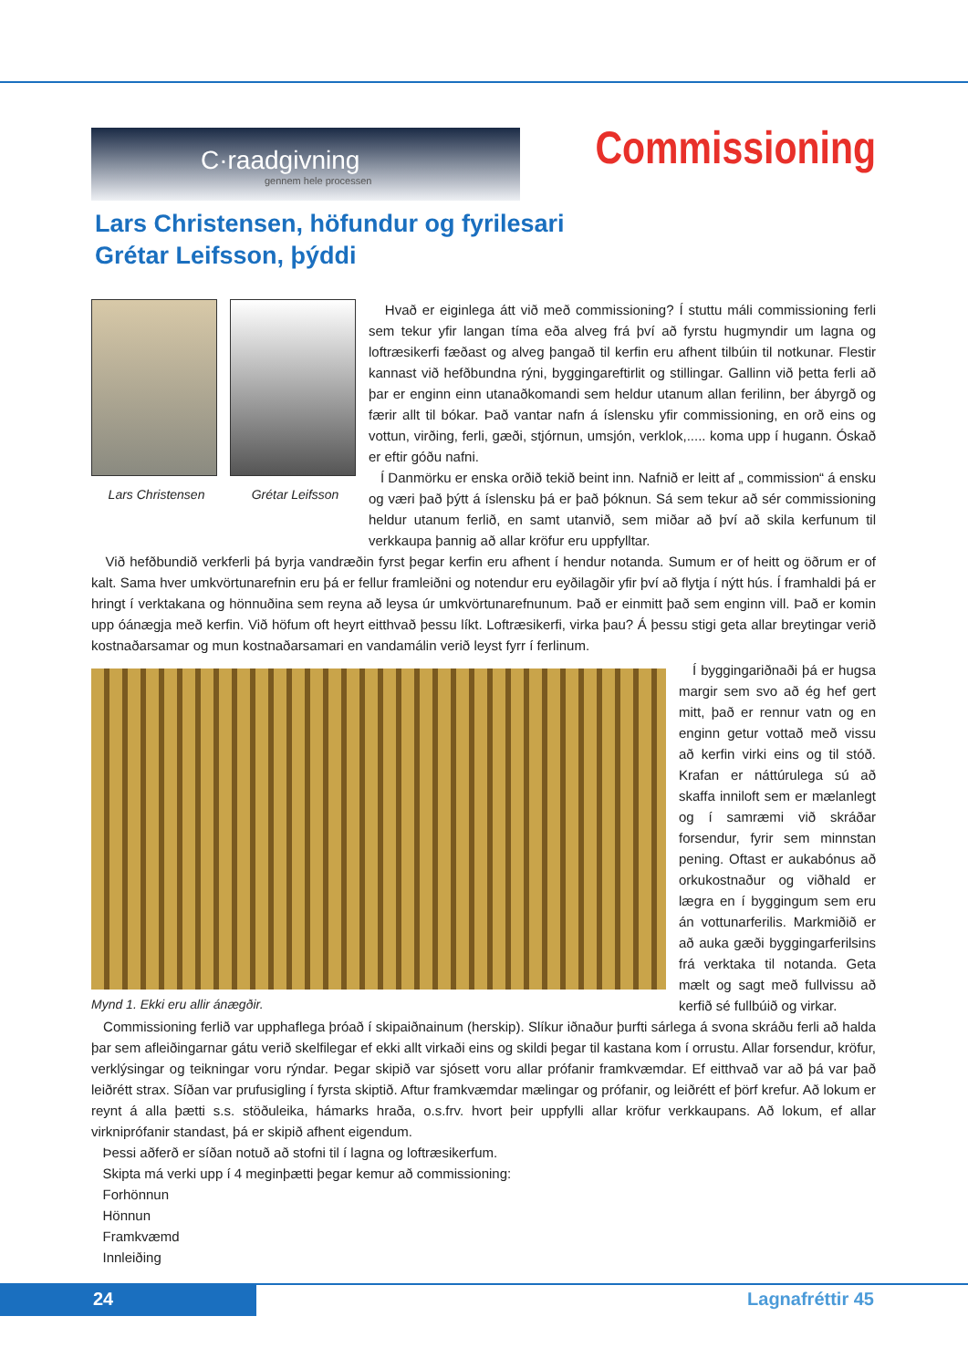C·raadgivning
gennem hele processen
Commissioning
Lars Christensen, höfundur og fyrilesari
Grétar Leifsson, þýddi
Lars Christensen Grétar Leifsson
Hvað er eiginlega átt við með commissioning? Í stuttu máli commissioning ferli sem tekur yfir langan tíma eða alveg frá því að fyrstu hugmyndir um lagna og loftræsikerfi fæðast og alveg þangað til kerfin eru afhent tilbúin til notkunar. Flestir kannast við hefðbundna rýni, byggingareftirlit og stillingar. Gallinn við þetta ferli að þar er enginn einn utanaðkomandi sem heldur utanum allan ferilinn, ber ábyrgð og færir allt til bókar. Það vantar nafn á íslensku yfir commissioning, en orð eins og vottun, virðing, ferli, gæði, stjórnun, umsjón, verklok,..... koma upp í hugann. Óskað er eftir góðu nafni.
Í Danmörku er enska orðið tekið beint inn. Nafnið er leitt af „ commission“ á ensku og væri það þýtt á íslensku þá er það þóknun. Sá sem tekur að sér commissioning heldur utanum ferlið, en samt utanvið, sem miðar að því að skila kerfunum til verkkaupa þannig að allar kröfur eru uppfylltar.
Við hefðbundið verkferli þá byrja vandræðin fyrst þegar kerfin eru afhent í hendur notanda. Sumum er of heitt og öðrum er of kalt. Sama hver umkvörtunarefnin eru þá er fellur framleiðni og notendur eru eyðilagðir yfir því að flytja í nýtt hús. Í framhaldi þá er hringt í verktakana og hönnuðina sem reyna að leysa úr umkvörtunarefnunum. Það er einmitt það sem enginn vill. Það er komin upp óánægja með kerfin. Við höfum oft heyrt eitthvað þessu líkt. Loftræsikerfi, virka þau? Á þessu stigi geta allar breytingar verið kostnaðarsamar og mun kostnaðarsamari en vandamálin verið leyst fyrr í ferlinum.
Mynd 1. Ekki eru allir ánægðir.
Í byggingariðnaði þá er hugsa margir sem svo að ég hef gert mitt, það er rennur vatn og en enginn getur vottað með vissu að kerfin virki eins og til stóð. Krafan er náttúrulega sú að skaffa inniloft sem er mælanlegt og í samræmi við skráðar forsendur, fyrir sem minnstan pening. Oftast er aukabónus að orkukostnaður og viðhald er lægra en í byggingum sem eru án vottunarferilis. Markmiðið er að auka gæði byggingarferilsins frá verktaka til notanda. Geta mælt og sagt með fullvissu að kerfið sé fullbúið og virkar.
Commissioning ferlið var upphaflega þróað í skipaiðnainum (herskip). Slíkur iðnaður þurfti sárlega á svona skráðu ferli að halda þar sem afleiðingarnar gátu verið skelfilegar ef ekki allt virkaði eins og skildi þegar til kastana kom í orrustu. Allar forsendur, kröfur, verklýsingar og teikningar voru rýndar. Þegar skipið var sjósett voru allar prófanir framkvæmdar. Ef eitthvað var að þá var það leiðrétt strax. Síðan var prufusigling í fyrsta skiptið. Aftur framkvæmdar mælingar og prófanir, og leiðrétt ef þörf krefur. Að lokum er reynt á alla þætti s.s. stöðuleika, hámarks hraða, o.s.frv. hvort þeir uppfylli allar kröfur verkkaupans. Að lokum, ef allar virkniprófanir standast, þá er skipið afhent eigendum.
Þessi aðferð er síðan notuð að stofni til í lagna og loftræsikerfum.
Skipta má verki upp í 4 meginþætti þegar kemur að commissioning:
Forhönnun
Hönnun
Framkvæmd
Innleiðing
24 Lagnafréttir 45